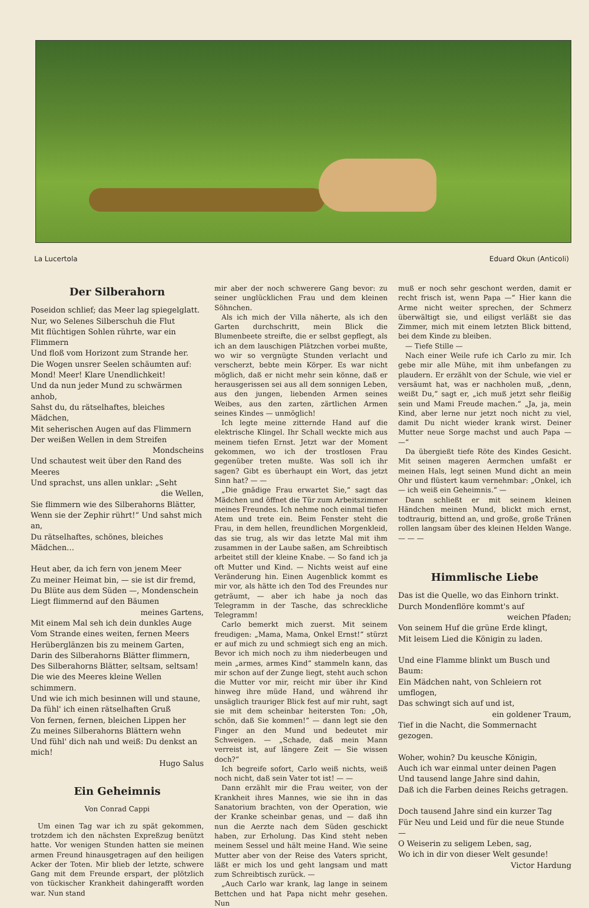La Lucertola Eduard Okun (Anticoli)
Der Silberahorn
Poseidon schlief; das Meer lag spiegelglatt.
Nur, wo Selenes Silberschuh die Flut
Mit flüchtigen Sohlen rührte, war ein Flimmern
Und floß vom Horizont zum Strande her.
Die Wogen unsrer Seelen schäumten auf:
Mond! Meer! Klare Unendlichkeit!
Und da nun jeder Mund zu schwärmen anhob,
Sahst du, du rätselhaftes, bleiches Mädchen,
Mit seherischen Augen auf das Flimmern
Der weißen Wellen in dem Streifen
Mondscheins
Und schautest weit über den Rand des Meeres
Und sprachst, uns allen unklar: „Seht
die Wellen,
Sie flimmern wie des Silberahorns Blätter,
Wenn sie der Zephir rührt!“ Und sahst mich an,
Du rätselhaftes, schönes, bleiches Mädchen…
Heut aber, da ich fern von jenem Meer
Zu meiner Heimat bin, — sie ist dir fremd,
Du Blüte aus dem Süden —, Mondenschein
Liegt flimmernd auf den Bäumen
meines Gartens,
Mit einem Mal seh ich dein dunkles Auge
Vom Strande eines weiten, fernen Meers
Herüberglänzen bis zu meinem Garten,
Darin des Silberahorns Blätter flimmern,
Des Silberahorns Blätter, seltsam, seltsam!
Die wie des Meeres kleine Wellen schimmern.
Und wie ich mich besinnen will und staune,
Da fühl' ich einen rätselhaften Gruß
Von fernen, fernen, bleichen Lippen her
Zu meines Silberahorns Blättern wehn
Und fühl' dich nah und weiß: Du denkst an mich!
Hugo Salus
Ein Geheimnis
Von Conrad Cappi
Um einen Tag war ich zu spät gekommen, trotzdem ich den nächsten Expreßzug benützt hatte. Vor wenigen Stunden hatten sie meinen armen Freund hinausgetragen auf den heiligen Acker der Toten. Mir blieb der letzte, schwere Gang mit dem Freunde erspart, der plötzlich von tückischer Krankheit dahingerafft worden war. Nun stand
mir aber der noch schwerere Gang bevor: zu seiner unglücklichen Frau und dem kleinen Söhnchen.
Als ich mich der Villa näherte, als ich den Garten durchschritt, mein Blick die Blumenbeete streifte, die er selbst gepflegt, als ich an dem lauschigen Plätzchen vorbei mußte, wo wir so vergnügte Stunden verlacht und verscherzt, bebte mein Körper. Es war nicht möglich, daß er nicht mehr sein könne, daß er herausgerissen sei aus all dem sonnigen Leben, aus den jungen, liebenden Armen seines Weibes, aus den zarten, zärtlichen Armen seines Kindes — unmöglich!
Ich legte meine zitternde Hand auf die elektrische Klingel. Ihr Schall weckte mich aus meinem tiefen Ernst. Jetzt war der Moment gekommen, wo ich der trostlosen Frau gegenüber treten mußte. Was soll ich ihr sagen? Gibt es überhaupt ein Wort, das jetzt Sinn hat? — —
„Die gnädige Frau erwartet Sie,“ sagt das Mädchen und öffnet die Tür zum Arbeitszimmer meines Freundes. Ich nehme noch einmal tiefen Atem und trete ein. Beim Fenster steht die Frau, in dem hellen, freundlichen Morgenkleid, das sie trug, als wir das letzte Mal mit ihm zusammen in der Laube saßen, am Schreibtisch arbeitet still der kleine Knabe. — So fand ich ja oft Mutter und Kind. — Nichts weist auf eine Veränderung hin. Einen Augenblick kommt es mir vor, als hätte ich den Tod des Freundes nur geträumt, — aber ich habe ja noch das Telegramm in der Tasche, das schreckliche Telegramm!
Carlo bemerkt mich zuerst. Mit seinem freudigen: „Mama, Mama, Onkel Ernst!“ stürzt er auf mich zu und schmiegt sich eng an mich. Bevor ich mich noch zu ihm niederbeugen und mein „armes, armes Kind“ stammeln kann, das mir schon auf der Zunge liegt, steht auch schon die Mutter vor mir, reicht mir über ihr Kind hinweg ihre müde Hand, und während ihr unsäglich trauriger Blick fest auf mir ruht, sagt sie mit dem scheinbar heitersten Ton: „Oh, schön, daß Sie kommen!“ — dann legt sie den Finger an den Mund und bedeutet mir Schweigen. — „Schade, daß mein Mann verreist ist, auf längere Zeit — Sie wissen doch?“
Ich begreife sofort, Carlo weiß nichts, weiß noch nicht, daß sein Vater tot ist! — —
Dann erzählt mir die Frau weiter, von der Krankheit ihres Mannes, wie sie ihn in das Sanatorium brachten, von der Operation, wie der Kranke scheinbar genas, und — daß ihn nun die Aerzte nach dem Süden geschickt haben, zur Erholung. Das Kind steht neben meinem Sessel und hält meine Hand. Wie seine Mutter aber von der Reise des Vaters spricht, läßt er mich los und geht langsam und matt zum Schreibtisch zurück. —
„Auch Carlo war krank, lag lange in seinem Bettchen und hat Papa nicht mehr gesehen. Nun
muß er noch sehr geschont werden, damit er recht frisch ist, wenn Papa —“ Hier kann die Arme nicht weiter sprechen, der Schmerz überwältigt sie, und eiligst verläßt sie das Zimmer, mich mit einem letzten Blick bittend, bei dem Kinde zu bleiben.
— Tiefe Stille —
Nach einer Weile rufe ich Carlo zu mir. Ich gebe mir alle Mühe, mit ihm unbefangen zu plaudern. Er erzählt von der Schule, wie viel er versäumt hat, was er nachholen muß, „denn, weißt Du,“ sagt er, „ich muß jetzt sehr fleißig sein und Mami Freude machen.“ „Ja, ja, mein Kind, aber lerne nur jetzt noch nicht zu viel, damit Du nicht wieder krank wirst. Deiner Mutter neue Sorge machst und auch Papa — —“
Da übergießt tiefe Röte des Kindes Gesicht. Mit seinen mageren Aermchen umfaßt er meinen Hals, legt seinen Mund dicht an mein Ohr und flüstert kaum vernehmbar: „Onkel, ich — ich weiß ein Geheimnis.“ —
Dann schließt er mit seinem kleinen Händchen meinen Mund, blickt mich ernst, todtraurig, bittend an, und große, große Tränen rollen langsam über des kleinen Helden Wange. — — —
Himmlische Liebe
Das ist die Quelle, wo das Einhorn trinkt.
Durch Mondenflöre kommt's auf
weichen Pfaden;
Von seinem Huf die grüne Erde klingt,
Mit leisem Lied die Königin zu laden.
Und eine Flamme blinkt um Busch und Baum:
Ein Mädchen naht, von Schleiern rot umflogen,
Das schwingt sich auf und ist,
ein goldener Traum,
Tief in die Nacht, die Sommernacht gezogen.
Woher, wohin? Du keusche Königin,
Auch ich war einmal unter deinen Pagen
Und tausend lange Jahre sind dahin,
Daß ich die Farben deines Reichs getragen.
Doch tausend Jahre sind ein kurzer Tag
Für Neu und Leid und für die neue Stunde —
O Weiserin zu seligem Leben, sag,
Wo ich in dir von dieser Welt gesunde!
Victor Hardung